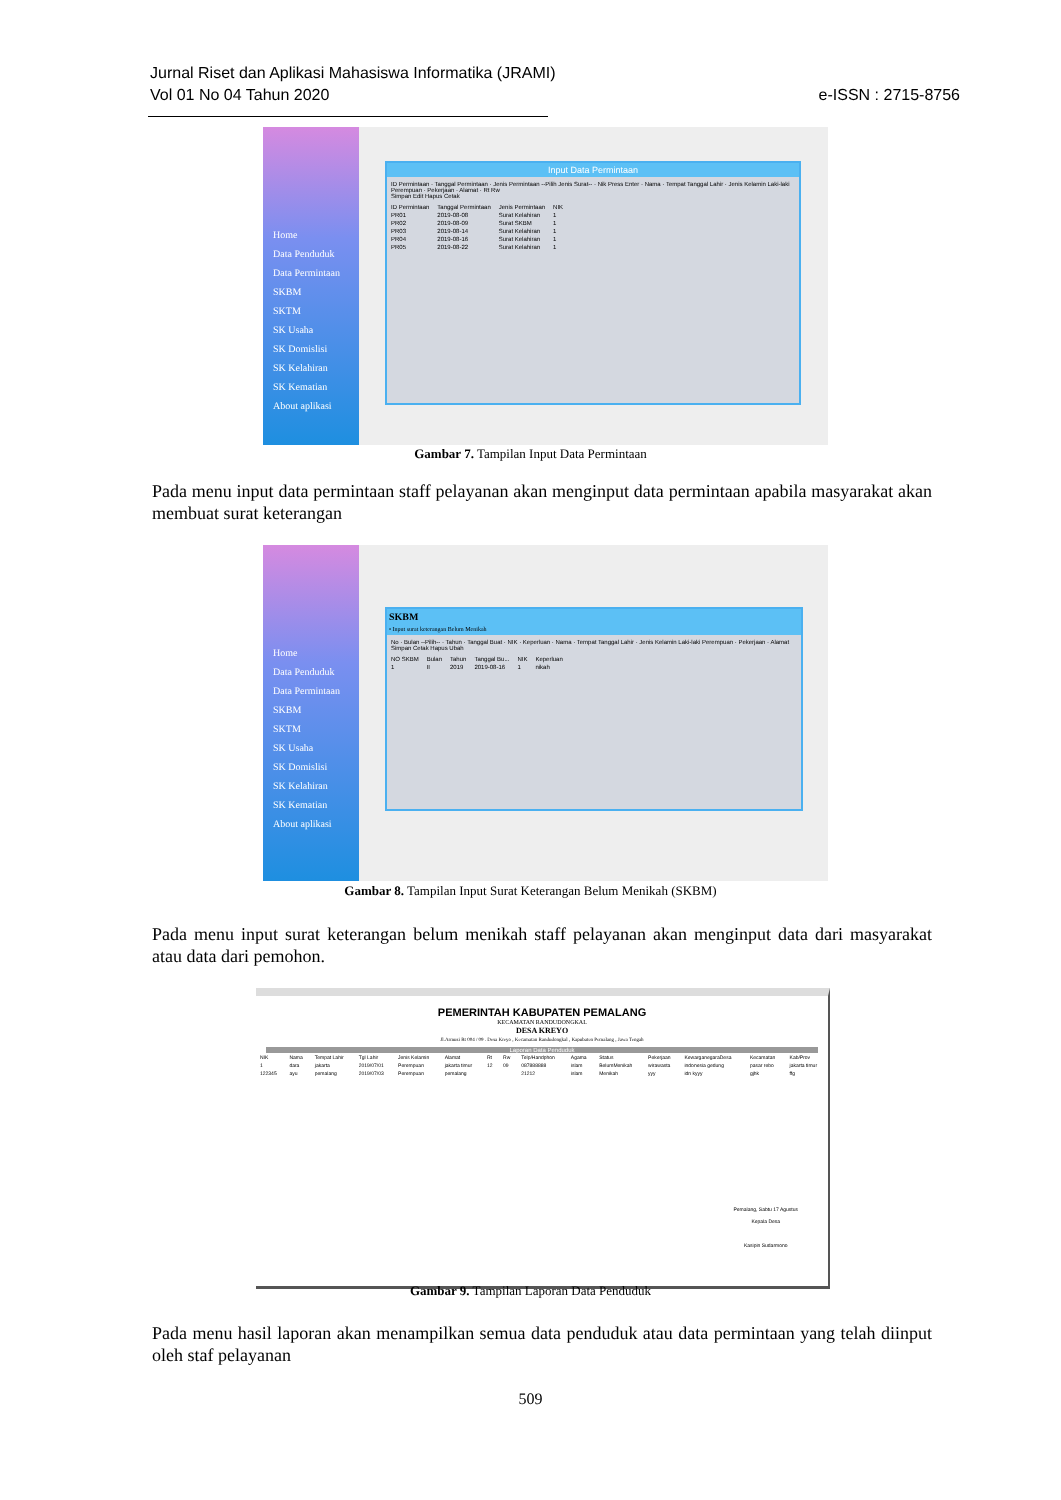Jurnal Riset dan Aplikasi Mahasiswa Informatika (JRAMI)
Vol 01 No 04 Tahun 2020
e-ISSN : 2715-8756
Home
Data Penduduk
Data Permintaan
SKBM
SKTM
SK Usaha
SK Domislisi
SK Kelahiran
SK Kematian
About aplikasi
Input Data Permintaan
ID Permintaan · Tanggal Permintaan · Jenis Permintaan --Pilih Jenis Surat-- · Nik Press Enter · Nama · Tempat Tanggal Lahir · Jenis Kelamin Laki-laki Perempuan · Pekerjaan · Alamat · Rt Rw
Simpan Edit Hapus Cetak
| ID Permintaan | Tanggal Permintaan | Jenis Permintaan | NIK |
| --- | --- | --- | --- |
| PR01 | 2019-08-08 | Surat Kelahiran | 1 |
| PR02 | 2019-08-09 | Surat SKBM | 1 |
| PR03 | 2019-08-14 | Surat Kelahiran | 1 |
| PR04 | 2019-08-16 | Surat Kelahiran | 1 |
| PR05 | 2019-08-22 | Surat Kelahiran | 1 |
Gambar 7. Tampilan Input Data Permintaan
Pada menu input data permintaan staff pelayanan akan menginput data permintaan apabila masyarakat akan membuat surat keterangan
Home
Data Penduduk
Data Permintaan
SKBM
SKTM
SK Usaha
SK Domislisi
SK Kelahiran
SK Kematian
About aplikasi
SKBM
• Input surat keterangan Belum Menikah
No · Bulan --Pilih-- · Tahun · Tanggal Buat · NIK · Keperluan · Nama · Tempat Tanggal Lahir · Jenis Kelamin Laki-laki Perempuan · Pekerjaan · Alamat
Simpan Cetak Hapus Ubah
| NO SKBM | Bulan | Tahun | Tanggal Bu... | NIK | Keperluan |
| --- | --- | --- | --- | --- | --- |
| 1 | II | 2019 | 2019-08-16 | 1 | nikah |
Gambar 8. Tampilan Input Surat Keterangan Belum Menikah (SKBM)
Pada menu input surat keterangan belum menikah staff pelayanan akan menginput data dari masyarakat atau data dari pemohon.
PEMERINTAH KABUPATEN PEMALANG
KECAMATAN RANDUDONGKAL
DESA KREYO
Jl.Armusi Rt 004 / 09 . Desa Kreyo , Kecamatan Randudongkal , Kapubaten Pemalang , Jawa Tengah
Laporan Data Penduduk
| NIK | Nama | Tempat Lahir | Tgl Lahir | Jenis Kelamin | Alamat | Rt | Rw | Telp/Handphon | Agama | Status | Pekerjaan | KewarganegaraDesa | Kecamatan | Kab/Prov |
| --- | --- | --- | --- | --- | --- | --- | --- | --- | --- | --- | --- | --- | --- | --- |
| 1 | dara | jakarta | 2019/07/01 | Perempuan | jakarta timur | 12 | 09 | 087888888 | islam | BelumMenikah | wirawasta | indonesia gedung | pasar rebo | jakarta timur |
| 122345 | ayu | pemalang | 2019/07/03 | Perempuan | pemalang | | | 21212 | islam | Menikah | yyy | idn kyyy | gjhk | ffg |
Pemalang, Sabtu 17 Agustus
Kepala Desa
Kasipin Sudarmono
Gambar 9. Tampilan Laporan Data Penduduk
Pada menu hasil laporan akan menampilkan semua data penduduk atau data permintaan yang telah diinput oleh staf pelayanan
509